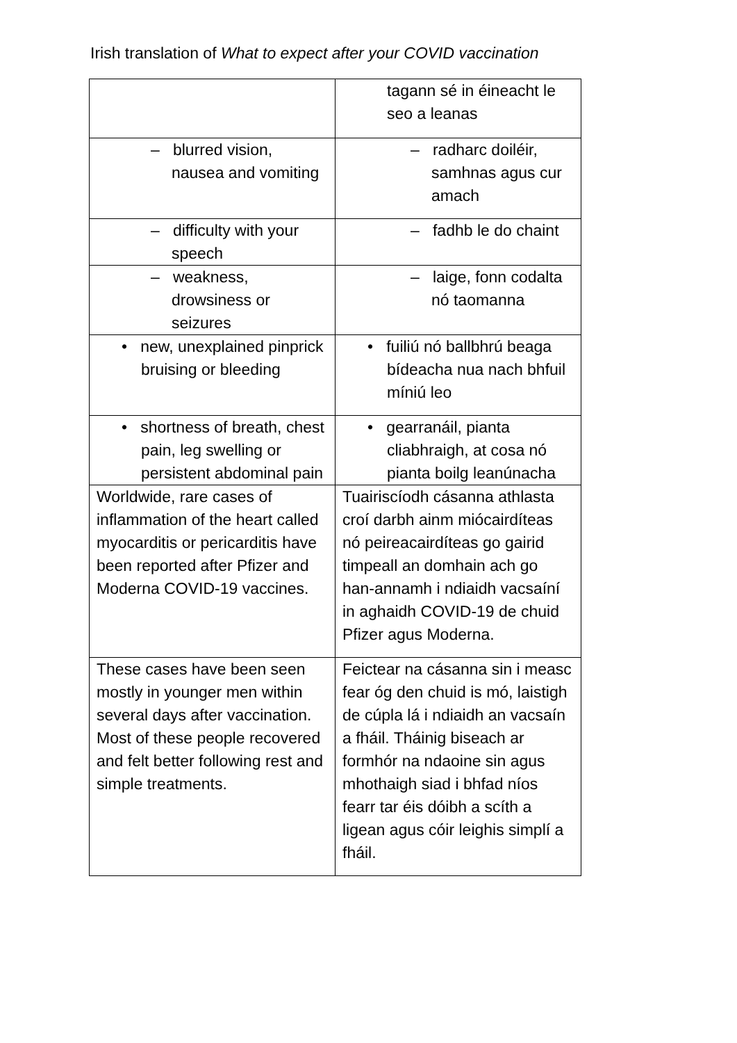Irish translation of What to expect after your COVID vaccination
| | tagann sé in éineacht le seo a leanas |
| – blurred vision, nausea and vomiting | – radharc doiléir, samhnas agus cur amach |
| – difficulty with your speech | – fadhb le do chaint |
| – weakness, drowsiness or seizures | – laige, fonn codalta nó taomanna |
| • new, unexplained pinprick bruising or bleeding | • fuiliú nó ballbhrú beaga bídeacha nua nach bhfuil míniú leo |
| • shortness of breath, chest pain, leg swelling or persistent abdominal pain | • gearranáil, pianta cliabhraigh, at cosa nó pianta boilg leanúnacha |
| Worldwide, rare cases of inflammation of the heart called myocarditis or pericarditis have been reported after Pfizer and Moderna COVID-19 vaccines. | Tuairiscíodh cásanna athlasta croí darbh ainm miócairdíteas nó peireacairdíteas go gairid timpeall an domhain ach go han-annamh i ndiaidh vacsaíní in aghaidh COVID-19 de chuid Pfizer agus Moderna. |
| These cases have been seen mostly in younger men within several days after vaccination. Most of these people recovered and felt better following rest and simple treatments. | Feictear na cásanna sin i measc fear óg den chuid is mó, laistigh de cúpla lá i ndiaidh an vacsaín a fháil. Tháinig biseach ar formhór na ndaoine sin agus mhothaigh siad i bhfad níos fearr tar éis dóibh a scíth a ligean agus cóir leighis simplí a fháil. |